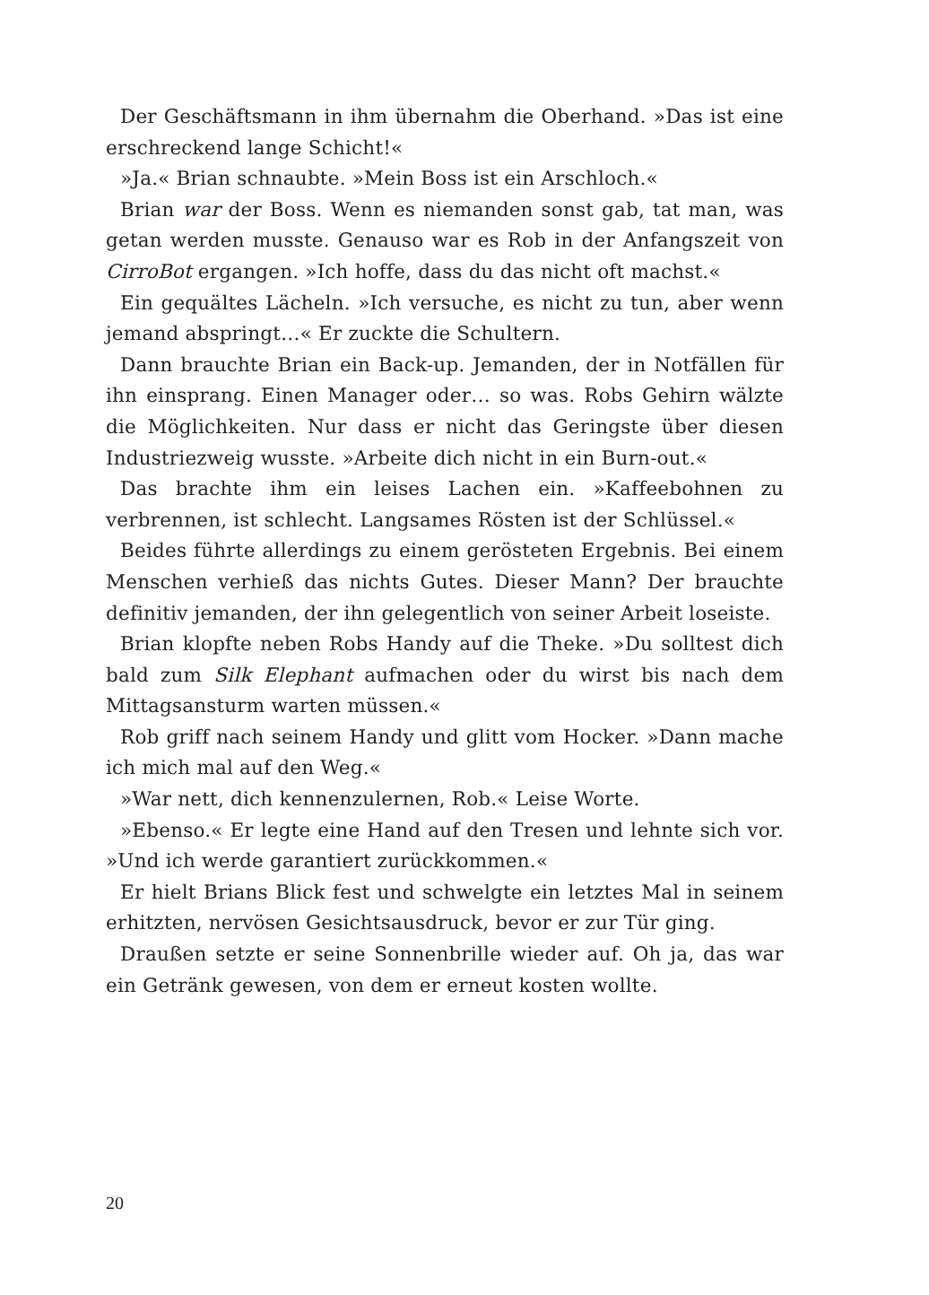Der Geschäftsmann in ihm übernahm die Oberhand. »Das ist eine erschreckend lange Schicht!«
»Ja.« Brian schnaubte. »Mein Boss ist ein Arschloch.«
Brian war der Boss. Wenn es niemanden sonst gab, tat man, was getan werden musste. Genauso war es Rob in der Anfangszeit von CirroBot ergangen. »Ich hoffe, dass du das nicht oft machst.«
Ein gequältes Lächeln. »Ich versuche, es nicht zu tun, aber wenn jemand abspringt…« Er zuckte die Schultern.
Dann brauchte Brian ein Back-up. Jemanden, der in Notfällen für ihn einsprang. Einen Manager oder… so was. Robs Gehirn wälzte die Möglichkeiten. Nur dass er nicht das Geringste über diesen Industriezweig wusste. »Arbeite dich nicht in ein Burn-out.«
Das brachte ihm ein leises Lachen ein. »Kaffeebohnen zu verbrennen, ist schlecht. Langsames Rösten ist der Schlüssel.«
Beides führte allerdings zu einem gerösteten Ergebnis. Bei einem Menschen verhieß das nichts Gutes. Dieser Mann? Der brauchte definitiv jemanden, der ihn gelegentlich von seiner Arbeit loseiste.
Brian klopfte neben Robs Handy auf die Theke. »Du solltest dich bald zum Silk Elephant aufmachen oder du wirst bis nach dem Mittagsansturm warten müssen.«
Rob griff nach seinem Handy und glitt vom Hocker. »Dann mache ich mich mal auf den Weg.«
»War nett, dich kennenzulernen, Rob.« Leise Worte.
»Ebenso.« Er legte eine Hand auf den Tresen und lehnte sich vor. »Und ich werde garantiert zurückkommen.«
Er hielt Brians Blick fest und schwelgte ein letztes Mal in seinem erhitzten, nervösen Gesichtsausdruck, bevor er zur Tür ging.
Draußen setzte er seine Sonnenbrille wieder auf. Oh ja, das war ein Getränk gewesen, von dem er erneut kosten wollte.
20